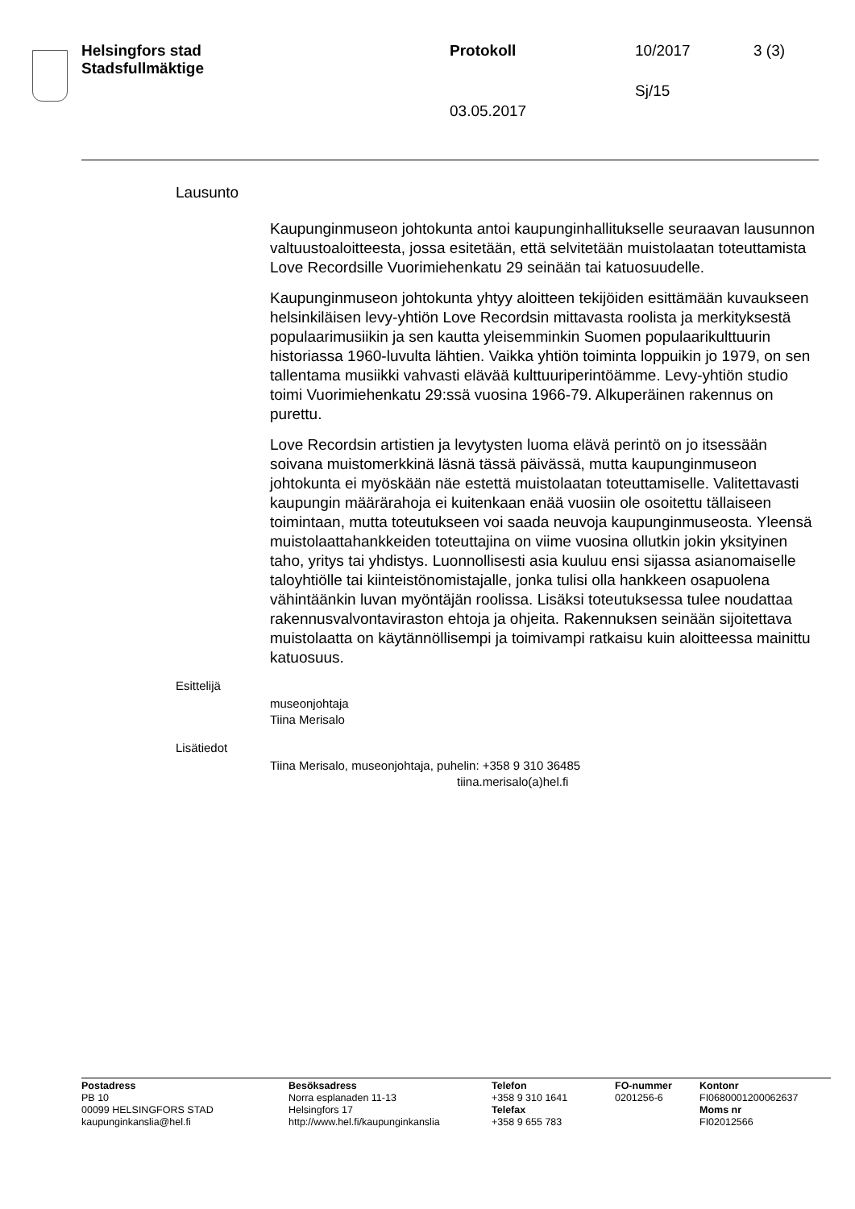Helsingfors stad
Stadsfullmäktige
Protokoll 10/2017 3 (3)
Sj/15
03.05.2017
Lausunto
Kaupunginmuseon johtokunta antoi kaupunginhallitukselle seuraavan lausunnon valtuustoaloitteesta, jossa esitetään, että selvitetään muistolaatan toteuttamista Love Recordsille Vuorimiehenkatu 29 seinään tai katuosuudelle.
Kaupunginmuseon johtokunta yhtyy aloitteen tekijöiden esittämään kuvaukseen helsinkiläisen levy-yhtiön Love Recordsin mittavasta roolista ja merkityksestä populaarimusiikin ja sen kautta yleisemminkin Suomen populaarikulttuurin historiassa 1960-luvulta lähtien. Vaikka yhtiön toiminta loppuikin jo 1979, on sen tallentama musiikki vahvasti elävää kulttuuriperintöämme. Levy-yhtiön studio toimi Vuorimiehenkatu 29:ssä vuosina 1966-79. Alkuperäinen rakennus on purettu.
Love Recordsin artistien ja levytysten luoma elävä perintö on jo itsessään soivana muistomerkkinä läsnä tässä päivässä, mutta kaupunginmuseon johtokunta ei myöskään näe estettä muistolaatan toteuttamiselle. Valitettavasti kaupungin määrärahoja ei kuitenkaan enää vuosiin ole osoitettu tällaiseen toimintaan, mutta toteutukseen voi saada neuvoja kaupunginmuseosta. Yleensä muistolaattahankkeiden toteuttajina on viime vuosina ollutkin jokin yksityinen taho, yritys tai yhdistys. Luonnollisesti asia kuuluu ensi sijassa asianomaiselle taloyhtiölle tai kiinteistönomistajalle, jonka tulisi olla hankkeen osapuolena vähintäänkin luvan myöntäjän roolissa. Lisäksi toteutuksessa tulee noudattaa rakennusvalvontaviraston ehtoja ja ohjeita. Rakennuksen seinään sijoitettava muistolaatta on käytännöllisempi ja toimivampi ratkaisu kuin aloitteessa mainittu katuosuus.
Esittelijä
museonjohtaja
Tiina Merisalo
Lisätiedot
Tiina Merisalo, museonjohtaja, puhelin: +358 9 310 36485
tiina.merisalo(a)hel.fi
Postadress
PB 10
00099 HELSINGFORS STAD
kaupunginkanslia@hel.fi
Besöksadress
Norra esplanaden 11-13
Helsingfors 17
http://www.hel.fi/kaupunginkanslia
Telefon
+358 9 310 1641
Telefax
+358 9 655 783
FO-nummer
0201256-6
Kontonr
FI0680001200062637
Moms nr
FI02012566